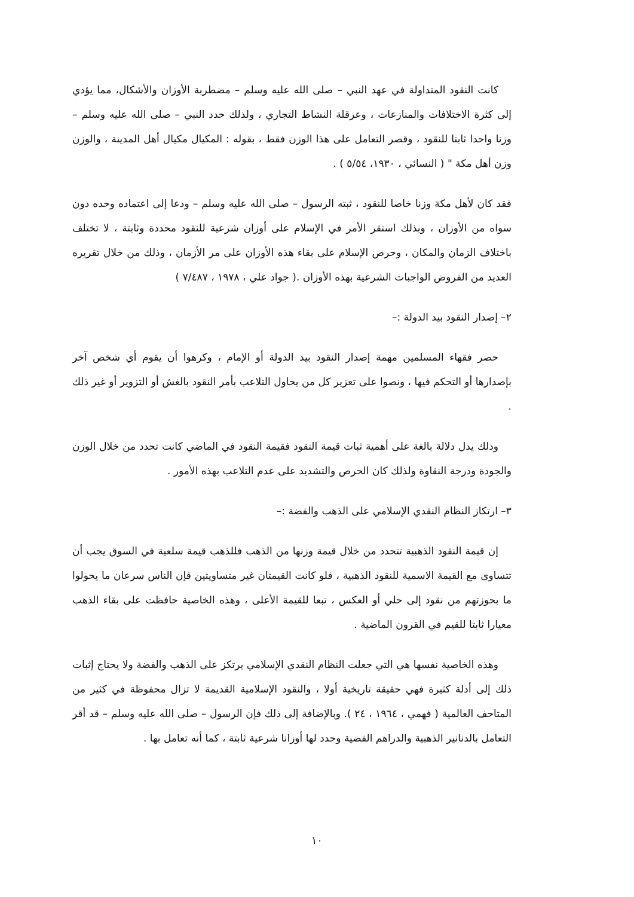كانت النقود المتداولة في عهد النبي – صلى الله عليه وسلم – مضطربة الأوزان والأشكال، مما يؤدي إلى كثرة الاختلافات والمنازعات ، وعرقلة النشاط التجاري ، ولذلك حدد النبي – صلى الله عليه وسلم – وزنا واحدا ثابتا للنقود ، وقصر التعامل على هذا الوزن فقط ، بقوله : المكيال مكيال أهل المدينة ، والوزن وزن أهل مكة " ( النسائي ، ١٩٣٠، ٥/٥٤ ) .
فقد كان لأهل مكة وزنا خاصا للنقود ، ثبته الرسول – صلى الله عليه وسلم – ودعا إلى اعتماده وحده دون سواه من الأوزان ، وبذلك استقر الأمر في الإسلام على أوزان شرعية للنقود محددة وثابتة ، لا تختلف باختلاف الزمان والمكان ، وحرص الإسلام على بقاء هذه الأوزان على مر الأزمان ، وذلك من خلال تقريره العديد من الفروض الواجبات الشرعية بهذه الأوزان .( جواد علي ، ١٩٧٨ ، ٧/٤٨٧ )
٢– إصدار النقود بيد الدولة :–
حصر فقهاء المسلمين مهمة إصدار النقود بيد الدولة أو الإمام ، وكرهوا أن يقوم أي شخص آخر بإصدارها أو التحكم فيها ، ونصوا على تعزير كل من يحاول التلاعب بأمر النقود بالغش أو التزوير أو غير ذلك .
وذلك يدل دلالة بالغة على أهمية ثبات قيمة النقود فقيمة النقود في الماضي كانت تحدد من خلال الوزن والجودة ودرجة النقاوة ولذلك كان الحرص والتشديد على عدم التلاعب بهذه الأمور .
٣– ارتكاز النظام النقدي الإسلامي على الذهب والفضة :–
إن قيمة النقود الذهبية تتحدد من خلال قيمة وزنها من الذهب فللذهب قيمة سلعية في السوق يجب أن تتساوى مع القيمة الاسمية للنقود الذهبية ، فلو كانت القيمتان غير متساويتين فإن الناس سرعان ما يحولوا ما بحوزتهم من نقود إلى حلي أو العكس ، تبعا للقيمة الأعلى ، وهذه الخاصية حافظت على بقاء الذهب معيارا ثابتا للقيم في القرون الماضية .
وهذه الخاصية نفسها هي التي جعلت النظام النقدي الإسلامي يرتكز على الذهب والفضة ولا يحتاج إثبات ذلك إلى أدلة كثيرة فهي حقيقة تاريخية أولا ، والنقود الإسلامية القديمة لا تزال محفوظة في كثير من المتاحف العالمية ( فهمي ، ١٩٦٤ ، ٢٤ ). وبالإضافة إلى ذلك فإن الرسول – صلى الله عليه وسلم – قد أقر التعامل بالدنانير الذهبية والدراهم الفضية وحدد لها أوزانا شرعية ثابتة ، كما أنه تعامل بها .
١٠